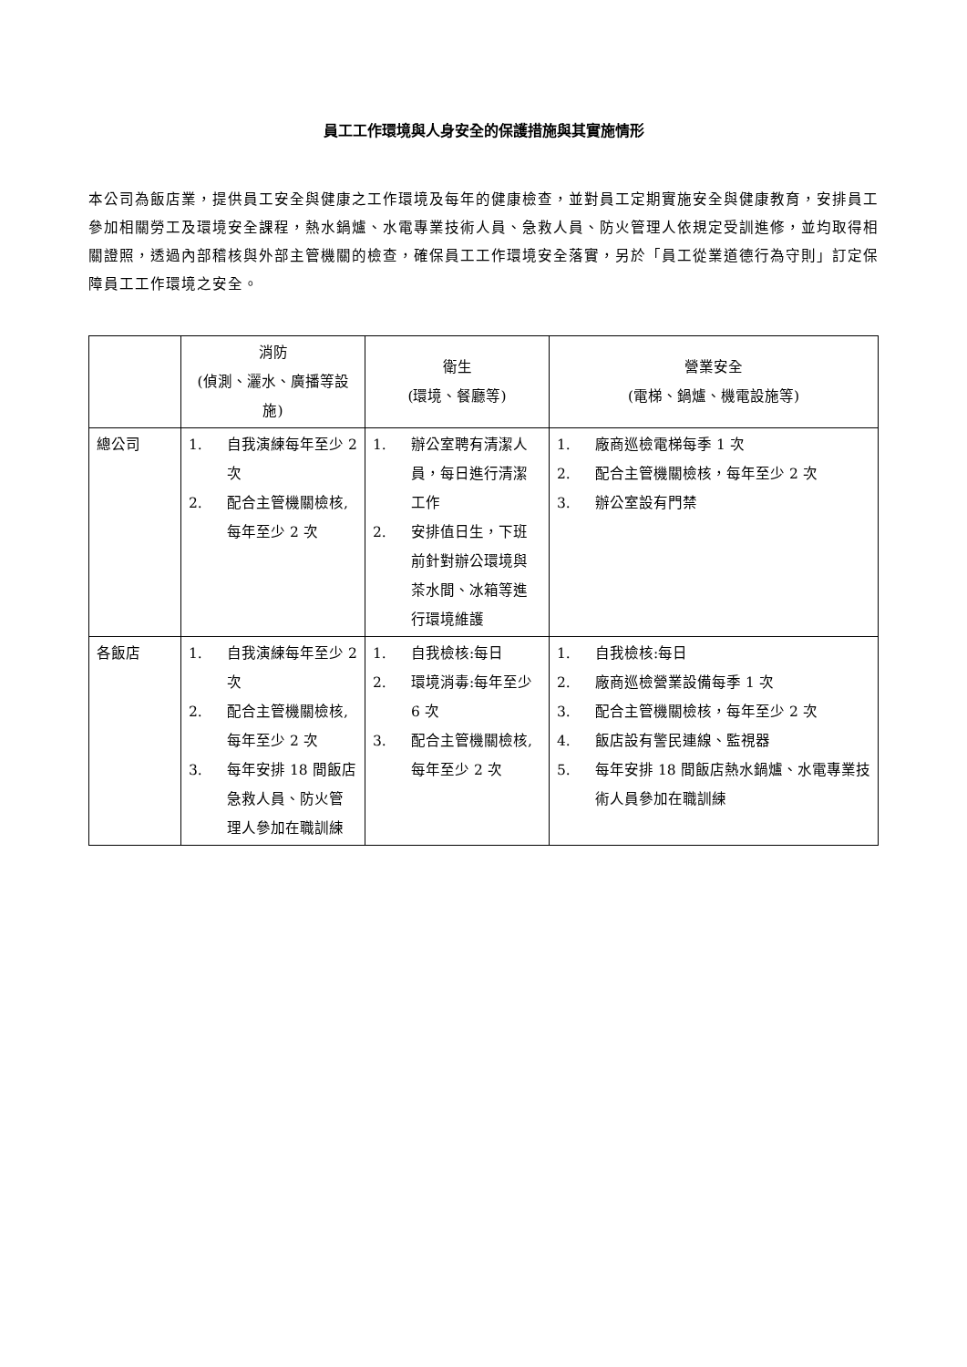員工工作環境與人身安全的保護措施與其實施情形
本公司為飯店業，提供員工安全與健康之工作環境及每年的健康檢查，並對員工定期實施安全與健康教育，安排員工參加相關勞工及環境安全課程，熱水鍋爐、水電專業技術人員、急救人員、防火管理人依規定受訓進修，並均取得相關證照，透過內部稽核與外部主管機關的檢查，確保員工工作環境安全落實，另於「員工從業道德行為守則」訂定保障員工工作環境之安全。
| | 消防 (偵測、灑水、廣播等設施) | 衛生 (環境、餐廳等) | 營業安全 (電梯、鍋爐、機電設施等) |
| --- | --- | --- | --- |
| 總公司 | 1. 自我演練每年至少 2 次 2. 配合主管機關檢核,每年至少 2 次 | 1. 辦公室聘有清潔人員，每日進行清潔工作 2. 安排值日生，下班前針對辦公環境與茶水間、冰箱等進行環境維護 | 1. 廠商巡檢電梯每季 1 次 2. 配合主管機關檢核，每年至少 2 次 3. 辦公室設有門禁 |
| 各飯店 | 1. 自我演練每年至少 2 次 2. 配合主管機關檢核,每年至少 2 次 3. 每年安排 18 間飯店急救人員、防火管理人參加在職訓練 | 1. 自我檢核:每日 2. 環境消毒:每年至少 6 次 3. 配合主管機關檢核,每年至少 2 次 | 1. 自我檢核:每日 2. 廠商巡檢營業設備每季 1 次 3. 配合主管機關檢核，每年至少 2 次 4. 飯店設有警民連線、監視器 5. 每年安排 18 間飯店熱水鍋爐、水電專業技術人員參加在職訓練 |